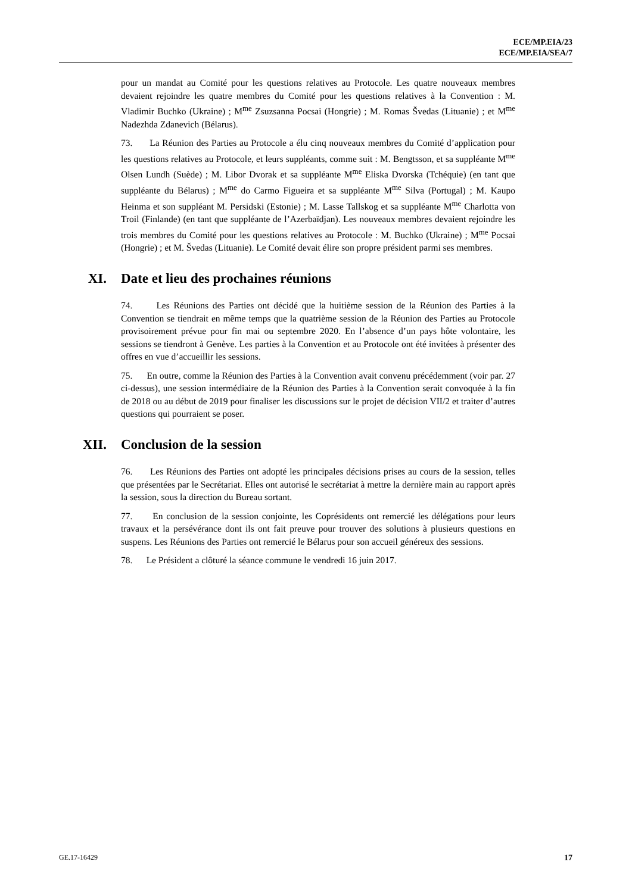ECE/MP.EIA/23
ECE/MP.EIA/SEA/7
pour un mandat au Comité pour les questions relatives au Protocole. Les quatre nouveaux membres devaient rejoindre les quatre membres du Comité pour les questions relatives à la Convention : M. Vladimir Buchko (Ukraine) ; M<sup>me</sup> Zsuzsanna Pocsai (Hongrie) ; M. Romas Švedas (Lituanie) ; et M<sup>me</sup> Nadezhda Zdanevich (Bélarus).
73. La Réunion des Parties au Protocole a élu cinq nouveaux membres du Comité d’application pour les questions relatives au Protocole, et leurs suppléants, comme suit : M. Bengtsson, et sa suppléante M<sup>me</sup> Olsen Lundh (Suède) ; M. Libor Dvorak et sa suppléante M<sup>me</sup> Eliska Dvorska (Tchéquie) (en tant que suppléante du Bélarus) ; M<sup>me</sup> do Carmo Figueira et sa suppléante M<sup>me</sup> Silva (Portugal) ; M. Kaupo Heinma et son suppléant M. Persidski (Estonie) ; M. Lasse Tallskog et sa suppléante M<sup>me</sup> Charlotta von Troil (Finlande) (en tant que suppléante de l’Azerbaïdjan). Les nouveaux membres devaient rejoindre les trois membres du Comité pour les questions relatives au Protocole : M. Buchko (Ukraine) ; M<sup>me</sup> Pocsai (Hongrie) ; et M. Švedas (Lituanie). Le Comité devait élire son propre président parmi ses membres.
XI. Date et lieu des prochaines réunions
74. Les Réunions des Parties ont décidé que la huitième session de la Réunion des Parties à la Convention se tiendrait en même temps que la quatrième session de la Réunion des Parties au Protocole provisoirement prévue pour fin mai ou septembre 2020. En l’absence d’un pays hôte volontaire, les sessions se tiendront à Genève. Les parties à la Convention et au Protocole ont été invitées à présenter des offres en vue d’accueillir les sessions.
75. En outre, comme la Réunion des Parties à la Convention avait convenu précédemment (voir par. 27 ci-dessus), une session intermédiaire de la Réunion des Parties à la Convention serait convoquée à la fin de 2018 ou au début de 2019 pour finaliser les discussions sur le projet de décision VII/2 et traiter d’autres questions qui pourraient se poser.
XII. Conclusion de la session
76. Les Réunions des Parties ont adopté les principales décisions prises au cours de la session, telles que présentées par le Secrétariat. Elles ont autorisé le secrétariat à mettre la dernière main au rapport après la session, sous la direction du Bureau sortant.
77. En conclusion de la session conjointe, les Coprésidents ont remercié les délégations pour leurs travaux et la persévérance dont ils ont fait preuve pour trouver des solutions à plusieurs questions en suspens. Les Réunions des Parties ont remercié le Bélarus pour son accueil généreux des sessions.
78. Le Président a clôturé la séance commune le vendredi 16 juin 2017.
GE.17-16429 17